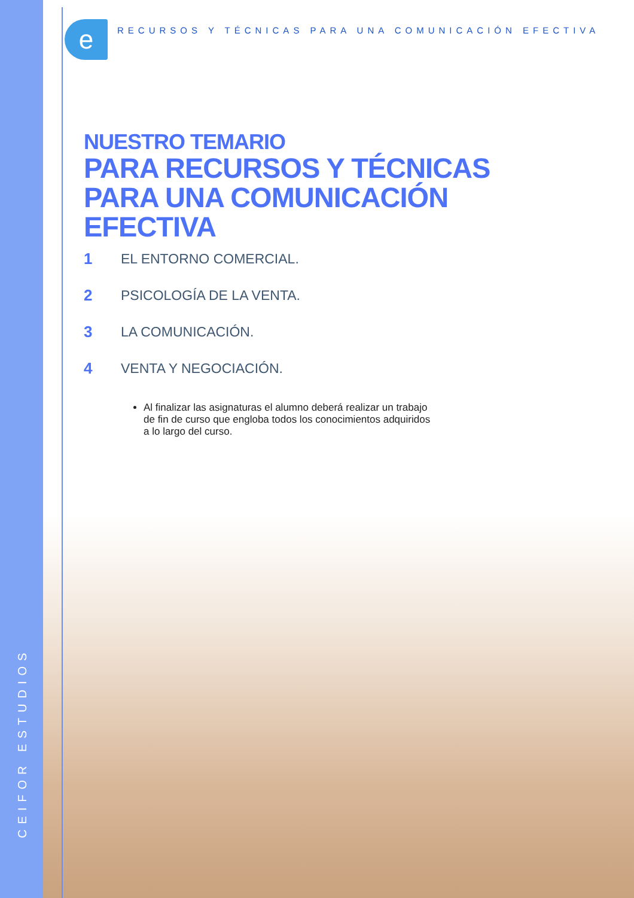e
RECURSOS Y TÉCNICAS PARA UNA COMUNICACIÓN EFECTIVA
NUESTRO TEMARIO
PARA RECURSOS Y TÉCNICAS PARA UNA COMUNICACIÓN EFECTIVA
1 EL ENTORNO COMERCIAL.
2 PSICOLOGÍA DE LA VENTA.
3 LA COMUNICACIÓN.
4 VENTA Y NEGOCIACIÓN.
Al finalizar las asignaturas el alumno deberá realizar un trabajo de fin de curso que engloba todos los conocimientos adquiridos a lo largo del curso.
CEIFOR ESTUDIOS